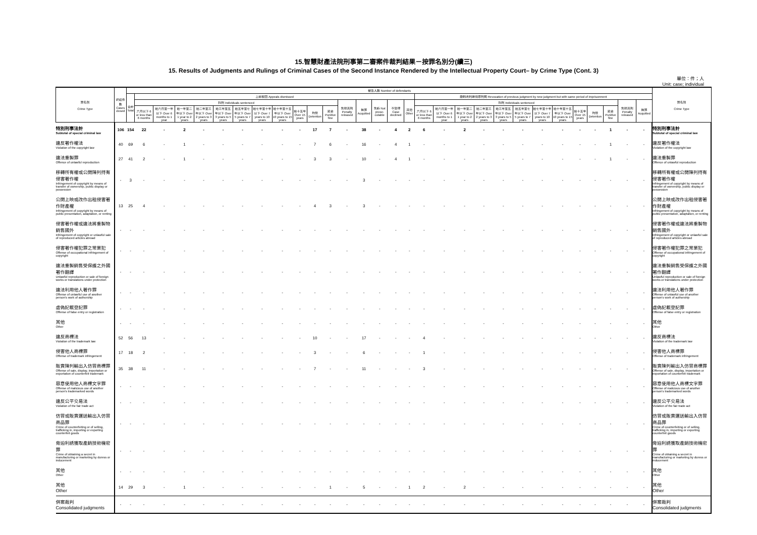15.智慧財產法院刑事第二審案件裁判結果－按罪名別分(續三)
15. Results of Judgments and Rulings of Criminal Cases of the Second Instance Rendered by the Intellectual Property Court– by Crime Type (Cont. 3)
單位：件；人
Unit: case; individual
| 罪名別 Crime Type | 終結件數 Cases closed | 被告人數 Number of defendants | | | | | | | | | | | | | | | | | | | | | | | | | | | | | | 罪名別 Crime Type |
| --- | --- | --- | --- | --- | --- | --- | --- | --- | --- | --- | --- | --- | --- | --- | --- | --- | --- | --- | --- | --- | --- | --- | --- | --- | --- | --- | --- | --- | --- | --- | --- | --- |
| | | 合計 Total | 上訴駁回 Appeals dismissed | | | | | | | | | | | | | | | | 撤銷改判維持原刑期 Revocation of previous judgment by new judgment but with same period of imprisonment | | | | | | | | | | | | | |
| | | | 科刑 Individuals sentenced | | | | | | | | | | | 免除其刑 Penalty released | 無罪 Acquitted | 免訴 Not prose-cutable | 不受理 Case declined | 其他 Other | 科刑 Individuals sentenced | | | | | | | | | | | 免除其刑 Penalty released | 無罪 Acquitted | |
| | | | 六月以下 6 or less than 6 months | 逾六月至一年以下 Over 6 months to 1 year | 逾一年至二年以下 Over 1 year to 2 years | 逾二年至三年以下 Over 2 years to 3 years | 逾三年至五年以下 Over 3 years to 5 years | 逾五年至七年以下 Over 5 years to 7 years | 逾七年至十年以下 Over 7 years to 10 years | 逾十年至十五年以下 Over 10 years to 15 years | 逾十五年 Over 15 years | 拘役 Detention | 罰金 Punitive fine | | | | | | 六月以下 6 or less than 6 months | 逾六月至一年以下 Over 6 months to 1 year | 逾一年至二年以下 Over 1 year to 2 years | 逾二年至三年以下 Over 2 years to 3 years | 逾三年至五年以下 Over 3 years to 5 years | 逾五年至七年以下 Over 5 years to 7 years | 逾七年至十年以下 Over 7 years to 10 years | 逾十年至十五年以下 Over 10 years to 15 years | 逾十五年 Over 15 years | 拘役 Detention | 罰金 Punitive fine | | | |
| 特別刑事法計 Subtotal of special criminal law | 106 | 154 | 22 | - | 2 | - | - | - | - | - | - | 17 | 7 | - | 38 | - | 4 | 2 | 6 | - | 2 | - | - | - | - | - | - | - | 1 | - | - | 特別刑事法計 Subtotal of special criminal law |
| 違反著作權法 Violation of the copyright law | 40 | 69 | 6 | - | 1 | - | - | - | - | - | - | 7 | 6 | - | 16 | - | 4 | 1 | - | - | - | - | - | - | - | - | - | - | 1 | - | - | 違反著作權法 Violation of the copyright law |
| 違法重製罪 Offence of unlawful reproduction | 27 | 41 | 2 | - | 1 | - | - | - | - | - | - | 3 | 3 | - | 10 | - | 4 | 1 | - | - | - | - | - | - | - | - | - | - | 1 | - | - | 違法重製罪 Offence of unlawful reproduction |
| 移轉所有權或公開陳列持有侵害著作權 Infringement of copyright by means of transfer of ownership, public display or possession | - | 3 | - | - | - | - | - | - | - | - | - | - | - | - | 3 | - | - | - | - | - | - | - | - | - | - | - | - | - | - | - | - | 移轉所有權或公開陳列持有侵害著作權 Infringement of copyright by means of transfer of ownership, public display or possession |
| 公開上映或改作出租侵害著作財產權 Infringement of copyright by means of public presentation, adaptation, or renting | 13 | 25 | 4 | - | - | - | - | - | - | - | - | 4 | 3 | - | 3 | - | - | - | - | - | - | - | - | - | - | - | - | - | - | - | - | 公開上映或改作出租侵害著作財產權 Infringement of copyright by means of public presentation, adaptation, or renting |
| 侵害著作權或違法將重製物銷售國外 Infringement of copyright or unlawful sale of reproduced articles abroad | - | - | - | - | - | - | - | - | - | - | - | - | - | - | - | - | - | - | - | - | - | - | - | - | - | - | - | - | - | - | - | 侵害著作權或違法將重製物銷售國外 Infringement of copyright or unlawful sale of reproduced articles abroad |
| 侵害著作權犯罪之常業犯 Offense of occupational infringement of copyright | - | - | - | - | - | - | - | - | - | - | - | - | - | - | - | - | - | - | - | - | - | - | - | - | - | - | - | - | - | - | - | 侵害著作權犯罪之常業犯 Offense of occupational infringement of copyright |
| 違法重製銷售受保護之外國著作翻譯 Unlawful reproduction or sale of foreign works or translations under protection | - | - | - | - | - | - | - | - | - | - | - | - | - | - | - | - | - | - | - | - | - | - | - | - | - | - | - | - | - | - | - | 違法重製銷售受保護之外國著作翻譯 Unlawful reproduction or sale of foreign works or translations under protection |
| 違法利用他人著作罪 Offense of unlawful use of another person's work of authorship | - | - | - | - | - | - | - | - | - | - | - | - | - | - | - | - | - | - | - | - | - | - | - | - | - | - | - | - | - | - | - | 違法利用他人著作罪 Offense of unlawful use of another person's work of authorship |
| 虛偽記載登記罪 Offense of false entry or registration | - | - | - | - | - | - | - | - | - | - | - | - | - | - | - | - | - | - | - | - | - | - | - | - | - | - | - | - | - | - | - | 虛偽記載登記罪 Offense of false entry or registration |
| 其他 Other | - | - | - | - | - | - | - | - | - | - | - | - | - | - | - | - | - | - | - | - | - | - | - | - | - | - | - | - | - | - | - | 其他 Other |
| 違反商標法 Violation of the trademark law | 52 | 56 | 13 | - | - | - | - | - | - | - | - | 10 | - | - | 17 | - | - | - | 4 | - | - | - | - | - | - | - | - | - | - | - | - | 違反商標法 Violation of the trademark law |
| 侵害他人商標罪 Offense of trademark infringement | 17 | 18 | 2 | - | - | - | - | - | - | - | - | 3 | - | - | 6 | - | - | - | 1 | - | - | - | - | - | - | - | - | - | - | - | - | 侵害他人商標罪 Offense of trademark infringement |
| 販賣陳列輸出入仿冒商標罪 Offense of sale, display, importation or exportation of counterfeit trademark | 35 | 38 | 11 | - | - | - | - | - | - | - | - | 7 | - | - | 11 | - | - | - | 3 | - | - | - | - | - | - | - | - | - | - | - | - | 販賣陳列輸出入仿冒商標罪 Offense of sale, display, importation or exportation of counterfeit trademark |
| 惡意使用他人商標文字罪 Offense of malicious use of another person's trademarked words | - | - | - | - | - | - | - | - | - | - | - | - | - | - | - | - | - | - | - | - | - | - | - | - | - | - | - | - | - | - | - | 惡意使用他人商標文字罪 Offense of malicious use of another person's trademarked words |
| 違反公平交易法 Violation of the fair trade act | - | - | - | - | - | - | - | - | - | - | - | - | - | - | - | - | - | - | - | - | - | - | - | - | - | - | - | - | - | - | - | 違反公平交易法 Violation of the fair trade act |
| 仿冒或販賣運送輸出入仿冒商品罪 Crime of counterfeiting or of selling, trafficking in, importing or exporting counterfeit goods | - | - | - | - | - | - | - | - | - | - | - | - | - | - | - | - | - | - | - | - | - | - | - | - | - | - | - | - | - | - | - | 仿冒或販賣運送輸出入仿冒商品罪 Crime of counterfeiting or of selling, trafficking in, importing or exporting counterfeit goods |
| 脅迫利誘獲取產銷技術機密罪 Crime of obtaining a secret in manufacturing or marketing by duress or inducement | - | - | - | - | - | - | - | - | - | - | - | - | - | - | - | - | - | - | - | - | - | - | - | - | - | - | - | - | - | - | - | 脅迫利誘獲取產銷技術機密罪 Crime of obtaining a secret in manufacturing or marketing by duress or inducement |
| 其他 Other | - | - | - | - | - | - | - | - | - | - | - | - | - | - | - | - | - | - | - | - | - | - | - | - | - | - | - | - | - | - | - | 其他 Other |
| 其他 Other | 14 | 29 | 3 | - | 1 | - | - | - | - | - | - | - | 1 | - | 5 | - | - | 1 | 2 | - | 2 | - | - | - | - | - | - | - | - | - | - | 其他 Other |
| 併案裁判 Consolidated judgments | - | - | - | - | - | - | - | - | - | - | - | - | - | - | - | - | - | - | - | - | - | - | - | - | - | - | - | - | - | - | - | 併案裁判 Consolidated judgments |